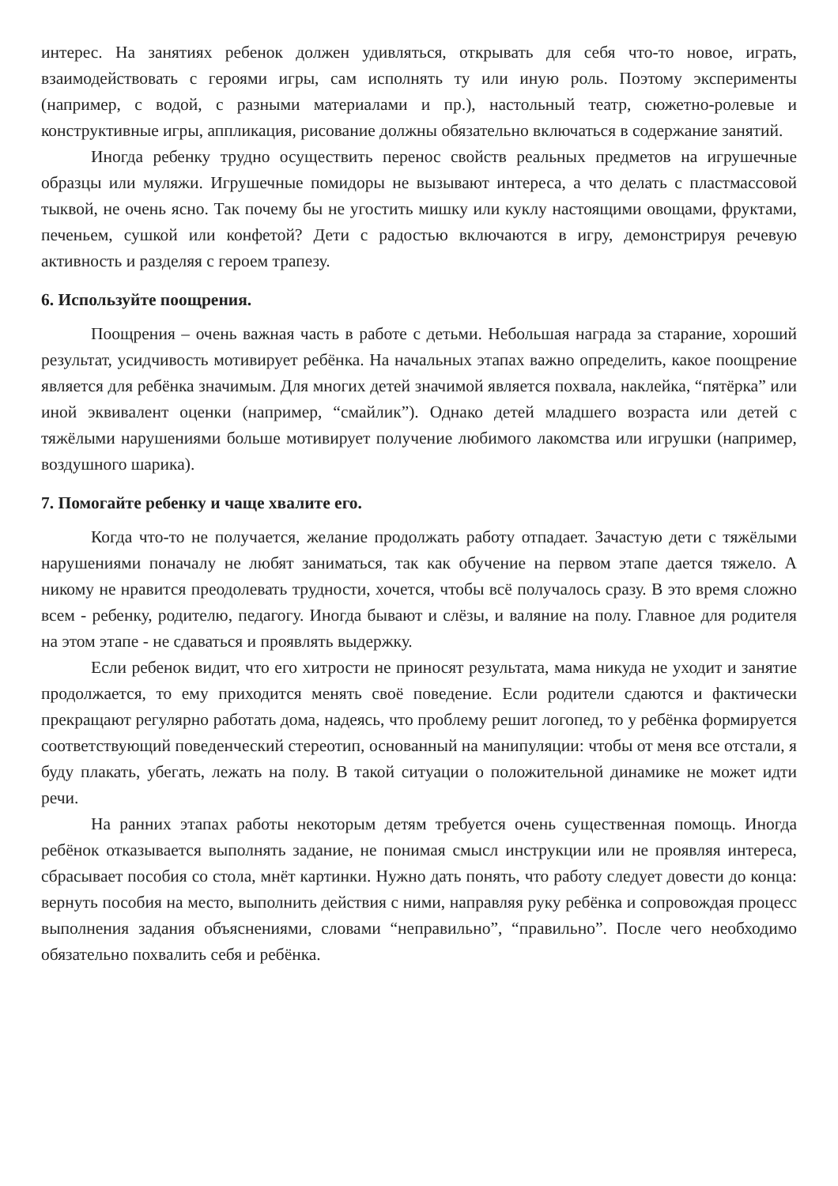интерес. На занятиях ребенок должен удивляться, открывать для себя что-то новое, играть, взаимодействовать с героями игры, сам исполнять ту или иную роль. Поэтому эксперименты (например, с водой, с разными материалами и пр.), настольный театр, сюжетно-ролевые и конструктивные игры, аппликация, рисование должны обязательно включаться в содержание занятий.
Иногда ребенку трудно осуществить перенос свойств реальных предметов на игрушечные образцы или муляжи. Игрушечные помидоры не вызывают интереса, а что делать с пластмассовой тыквой, не очень ясно. Так почему бы не угостить мишку или куклу настоящими овощами, фруктами, печеньем, сушкой или конфетой? Дети с радостью включаются в игру, демонстрируя речевую активность и разделяя с героем трапезу.
6. Используйте поощрения.
Поощрения – очень важная часть в работе с детьми. Небольшая награда за старание, хороший результат, усидчивость мотивирует ребёнка. На начальных этапах важно определить, какое поощрение является для ребёнка значимым. Для многих детей значимой является похвала, наклейка, “пятёрка” или иной эквивалент оценки (например, “смайлик”). Однако детей младшего возраста или детей с тяжёлыми нарушениями больше мотивирует получение любимого лакомства или игрушки (например, воздушного шарика).
7. Помогайте ребенку и чаще хвалите его.
Когда что-то не получается, желание продолжать работу отпадает. Зачастую дети с тяжёлыми нарушениями поначалу не любят заниматься, так как обучение на первом этапе дается тяжело. А никому не нравится преодолевать трудности, хочется, чтобы всё получалось сразу. В это время сложно всем - ребенку, родителю, педагогу. Иногда бывают и слёзы, и валяние на полу. Главное для родителя на этом этапе - не сдаваться и проявлять выдержку.
Если ребенок видит, что его хитрости не приносят результата, мама никуда не уходит и занятие продолжается, то ему приходится менять своё поведение. Если родители сдаются и фактически прекращают регулярно работать дома, надеясь, что проблему решит логопед, то у ребёнка формируется соответствующий поведенческий стереотип, основанный на манипуляции: чтобы от меня все отстали, я буду плакать, убегать, лежать на полу. В такой ситуации о положительной динамике не может идти речи.
На ранних этапах работы некоторым детям требуется очень существенная помощь. Иногда ребёнок отказывается выполнять задание, не понимая смысл инструкции или не проявляя интереса, сбрасывает пособия со стола, мнёт картинки. Нужно дать понять, что работу следует довести до конца: вернуть пособия на место, выполнить действия с ними, направляя руку ребёнка и сопровождая процесс выполнения задания объяснениями, словами “неправильно”, “правильно”. После чего необходимо обязательно похвалить себя и ребёнка.